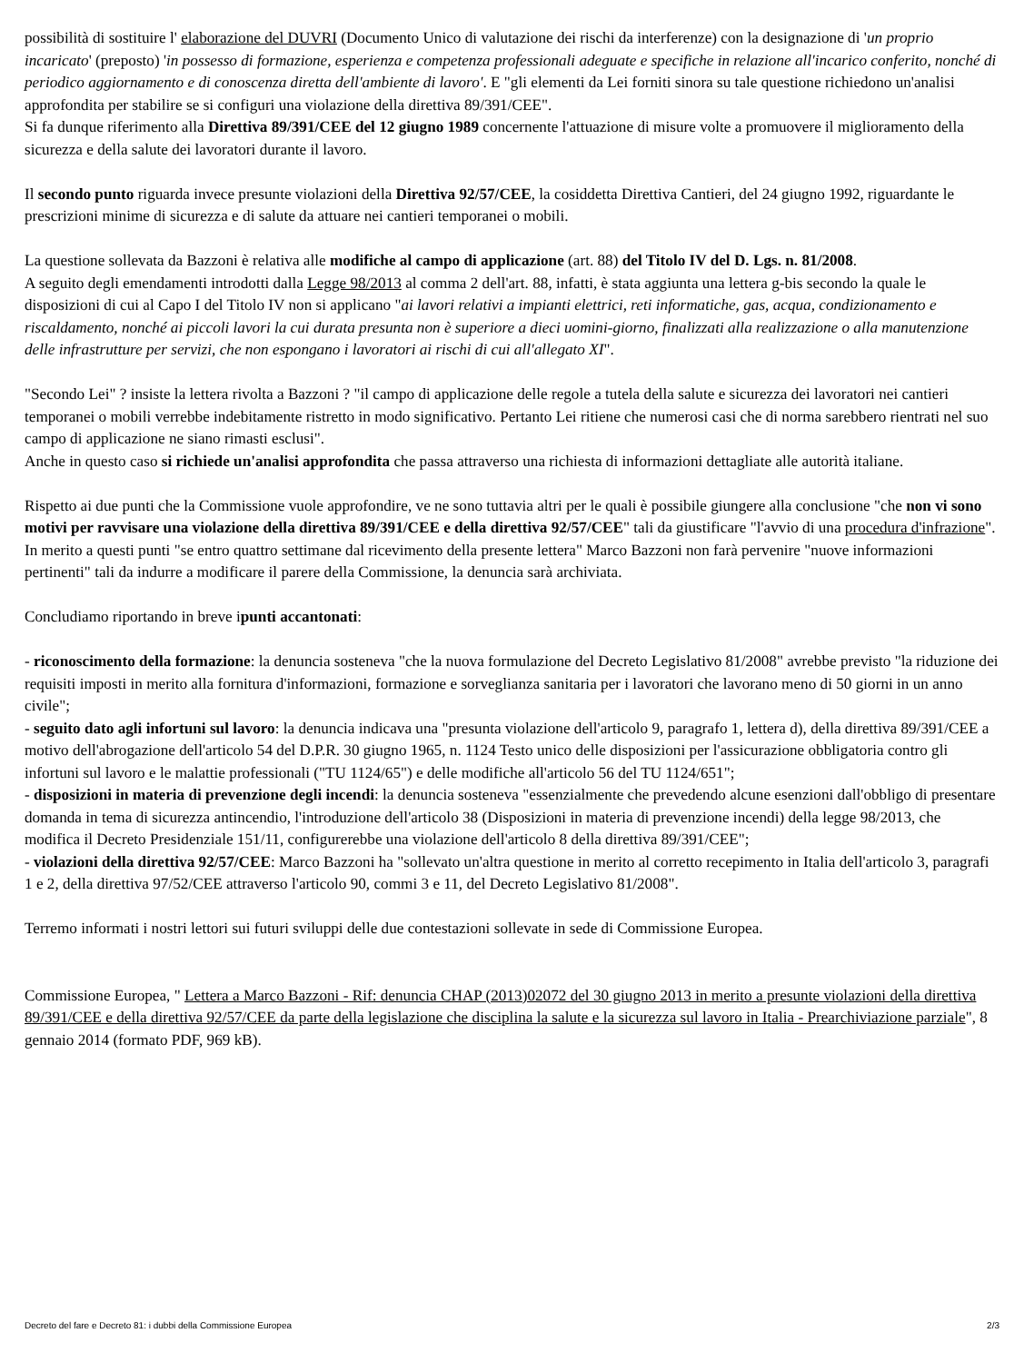possibilità di sostituire l' elaborazione del DUVRI (Documento Unico di valutazione dei rischi da interferenze) con la designazione di 'un proprio incaricato' (preposto) 'in possesso di formazione, esperienza e competenza professionali adeguate e specifiche in relazione all'incarico conferito, nonché di periodico aggiornamento e di conoscenza diretta dell'ambiente di lavoro'. E "gli elementi da Lei forniti sinora su tale questione richiedono un'analisi approfondita per stabilire se si configuri una violazione della direttiva 89/391/CEE".
Si fa dunque riferimento alla Direttiva 89/391/CEE del 12 giugno 1989 concernente l'attuazione di misure volte a promuovere il miglioramento della sicurezza e della salute dei lavoratori durante il lavoro.
Il secondo punto riguarda invece presunte violazioni della Direttiva 92/57/CEE, la cosiddetta Direttiva Cantieri, del 24 giugno 1992, riguardante le prescrizioni minime di sicurezza e di salute da attuare nei cantieri temporanei o mobili.
La questione sollevata da Bazzoni è relativa alle modifiche al campo di applicazione (art. 88) del Titolo IV del D. Lgs. n. 81/2008.
A seguito degli emendamenti introdotti dalla Legge 98/2013 al comma 2 dell'art. 88, infatti, è stata aggiunta una lettera g-bis secondo la quale le disposizioni di cui al Capo I del Titolo IV non si applicano "ai lavori relativi a impianti elettrici, reti informatiche, gas, acqua, condizionamento e riscaldamento, nonché ai piccoli lavori la cui durata presunta non è superiore a dieci uomini-giorno, finalizzati alla realizzazione o alla manutenzione delle infrastrutture per servizi, che non espongano i lavoratori ai rischi di cui all'allegato XI".
"Secondo Lei" ? insiste la lettera rivolta a Bazzoni ? "il campo di applicazione delle regole a tutela della salute e sicurezza dei lavoratori nei cantieri temporanei o mobili verrebbe indebitamente ristretto in modo significativo. Pertanto Lei ritiene che numerosi casi che di norma sarebbero rientrati nel suo campo di applicazione ne siano rimasti esclusi".
Anche in questo caso si richiede un'analisi approfondita che passa attraverso una richiesta di informazioni dettagliate alle autorità italiane.
Rispetto ai due punti che la Commissione vuole approfondire, ve ne sono tuttavia altri per le quali è possibile giungere alla conclusione "che non vi sono motivi per ravvisare una violazione della direttiva 89/391/CEE e della direttiva 92/57/CEE" tali da giustificare "l'avvio di una procedura d'infrazione". In merito a questi punti "se entro quattro settimane dal ricevimento della presente lettera" Marco Bazzoni non farà pervenire "nuove informazioni pertinenti" tali da indurre a modificare il parere della Commissione, la denuncia sarà archiviata.
Concludiamo riportando in breve ipunti accantonati:
- riconoscimento della formazione: la denuncia sosteneva "che la nuova formulazione del Decreto Legislativo 81/2008" avrebbe previsto "la riduzione dei requisiti imposti in merito alla fornitura d'informazioni, formazione e sorveglianza sanitaria per i lavoratori che lavorano meno di 50 giorni in un anno civile";
- seguito dato agli infortuni sul lavoro: la denuncia indicava una "presunta violazione dell'articolo 9, paragrafo 1, lettera d), della direttiva 89/391/CEE a motivo dell'abrogazione dell'articolo 54 del D.P.R. 30 giugno 1965, n. 1124 Testo unico delle disposizioni per l'assicurazione obbligatoria contro gli infortuni sul lavoro e le malattie professionali ("TU 1124/65") e delle modifiche all'articolo 56 del TU 1124/651";
- disposizioni in materia di prevenzione degli incendi: la denuncia sosteneva "essenzialmente che prevedendo alcune esenzioni dall'obbligo di presentare domanda in tema di sicurezza antincendio, l'introduzione dell'articolo 38 (Disposizioni in materia di prevenzione incendi) della legge 98/2013, che modifica il Decreto Presidenziale 151/11, configurerebbe una violazione dell'articolo 8 della direttiva 89/391/CEE";
- violazioni della direttiva 92/57/CEE: Marco Bazzoni ha "sollevato un'altra questione in merito al corretto recepimento in Italia dell'articolo 3, paragrafi 1 e 2, della direttiva 97/52/CEE attraverso l'articolo 90, commi 3 e 11, del Decreto Legislativo 81/2008".
Terremo informati i nostri lettori sui futuri sviluppi delle due contestazioni sollevate in sede di Commissione Europea.
Commissione Europea, " Lettera a Marco Bazzoni - Rif: denuncia CHAP (2013)02072 del 30 giugno 2013 in merito a presunte violazioni della direttiva 89/391/CEE e della direttiva 92/57/CEE da parte della legislazione che disciplina la salute e la sicurezza sul lavoro in Italia - Prearchiviazione parziale", 8 gennaio 2014 (formato PDF, 969 kB).
Decreto del fare e Decreto 81: i dubbi della Commissione Europea 2/3